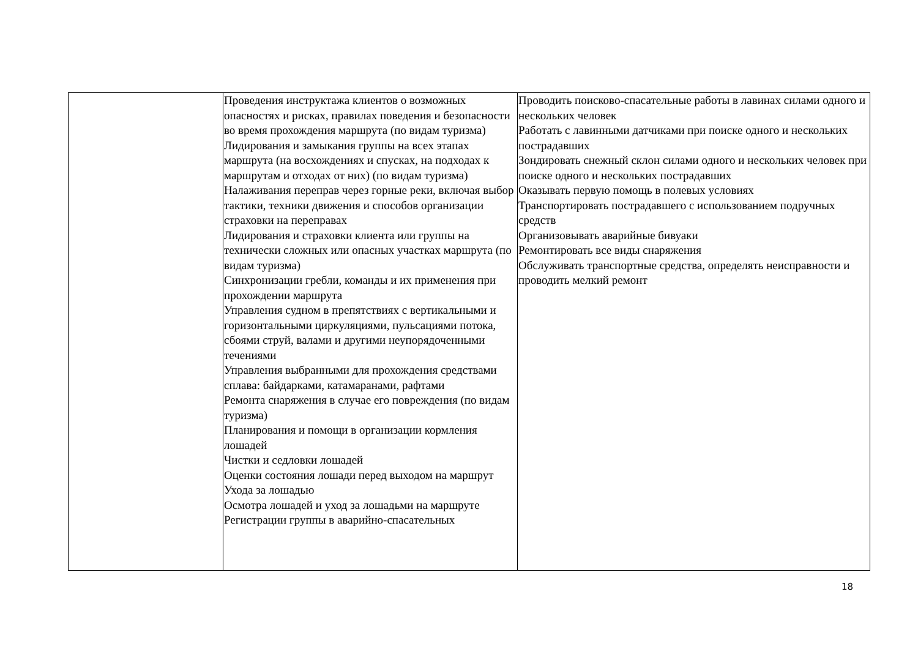| | Проведения инструктажа клиентов о возможных опасностях и рисках, правилах поведения и безопасности во время прохождения маршрута (по видам туризма) Лидирования и замыкания группы на всех этапах маршрута (на восхождениях и спусках, на подходах к маршрутам и отходах от них) (по видам туризма) Налаживания переправ через горные реки, включая выбор тактики, техники движения и способов организации страховки на переправах Лидирования и страховки клиента или группы на технически сложных или опасных участках маршрута (по видам туризма) Синхронизации гребли, команды и их применения при прохождении маршрута Управления судном в препятствиях с вертикальными и горизонтальными циркуляциями, пульсациями потока, сбоями струй, валами и другими неупорядоченными течениями Управления выбранными для прохождения средствами сплава: байдарками, катамаранами, рафтами Ремонта снаряжения в случае его повреждения (по видам туризма) Планирования и помощи в организации кормления лошадей Чистки и седловки лошадей Оценки состояния лошади перед выходом на маршрут Ухода за лошадью Осмотра лошадей и уход за лошадьми на маршруте Регистрации группы в аварийно-спасательных | Проводить поисково-спасательные работы в лавинах силами одного и нескольких человек Работать с лавинными датчиками при поиске одного и нескольких пострадавших Зондировать снежный склон силами одного и нескольких человек при поиске одного и нескольких пострадавших Оказывать первую помощь в полевых условиях Транспортировать пострадавшего с использованием подручных средств Организовывать аварийные бивуаки Ремонтировать все виды снаряжения Обслуживать транспортные средства, определять неисправности и проводить мелкий ремонт |
18